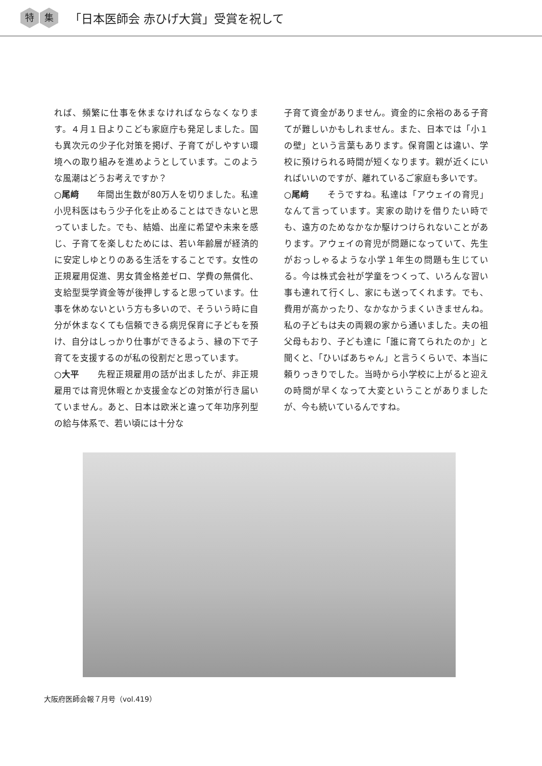特集 「日本医師会 赤ひげ大賞」受賞を祝して
れば、頻繁に仕事を休まなければならなくなります。４月１日よりこども家庭庁も発足しました。国も異次元の少子化対策を掲げ、子育てがしやすい環境への取り組みを進めようとしています。このような風潮はどうお考えですか？
○尾﨑　　年間出生数が80万人を切りました。私達小児科医はもう少子化を止めることはできないと思っていました。でも、結婚、出産に希望や未来を感じ、子育てを楽しむためには、若い年齢層が経済的に安定しゆとりのある生活をすることです。女性の正規雇用促進、男女賃金格差ゼロ、学費の無償化、支給型奨学資金等が後押しすると思っています。仕事を休めないという方も多いので、そういう時に自分が休まなくても信頼できる病児保育に子どもを預け、自分はしっかり仕事ができるよう、縁の下で子育てを支援するのが私の役割だと思っています。
○大平　　先程正規雇用の話が出ましたが、非正規雇用では育児休暇とか支援金などの対策が行き届いていません。あと、日本は欧米と違って年功序列型の給与体系で、若い頃には十分な
子育て資金がありません。資金的に余裕のある子育てが難しいかもしれません。また、日本では「小１の壁」という言葉もあります。保育園とは違い、学校に預けられる時間が短くなります。親が近くにいればいいのですが、離れているご家庭も多いです。
○尾﨑　　そうですね。私達は「アウェイの育児」なんて言っています。実家の助けを借りたい時でも、遠方のためなかなか駆けつけられないことがあります。アウェイの育児が問題になっていて、先生がおっしゃるような小学１年生の問題も生じている。今は株式会社が学童をつくって、いろんな習い事も連れて行くし、家にも送ってくれます。でも、費用が高かったり、なかなかうまくいきませんね。私の子どもは夫の両親の家から通いました。夫の祖父母もおり、子ども達に「誰に育てられたのか」と聞くと、「ひいばあちゃん」と言うくらいで、本当に頼りっきりでした。当時から小学校に上がると迎えの時間が早くなって大変ということがありましたが、今も続いているんですね。
大阪府医師会報７月号（vol.419）